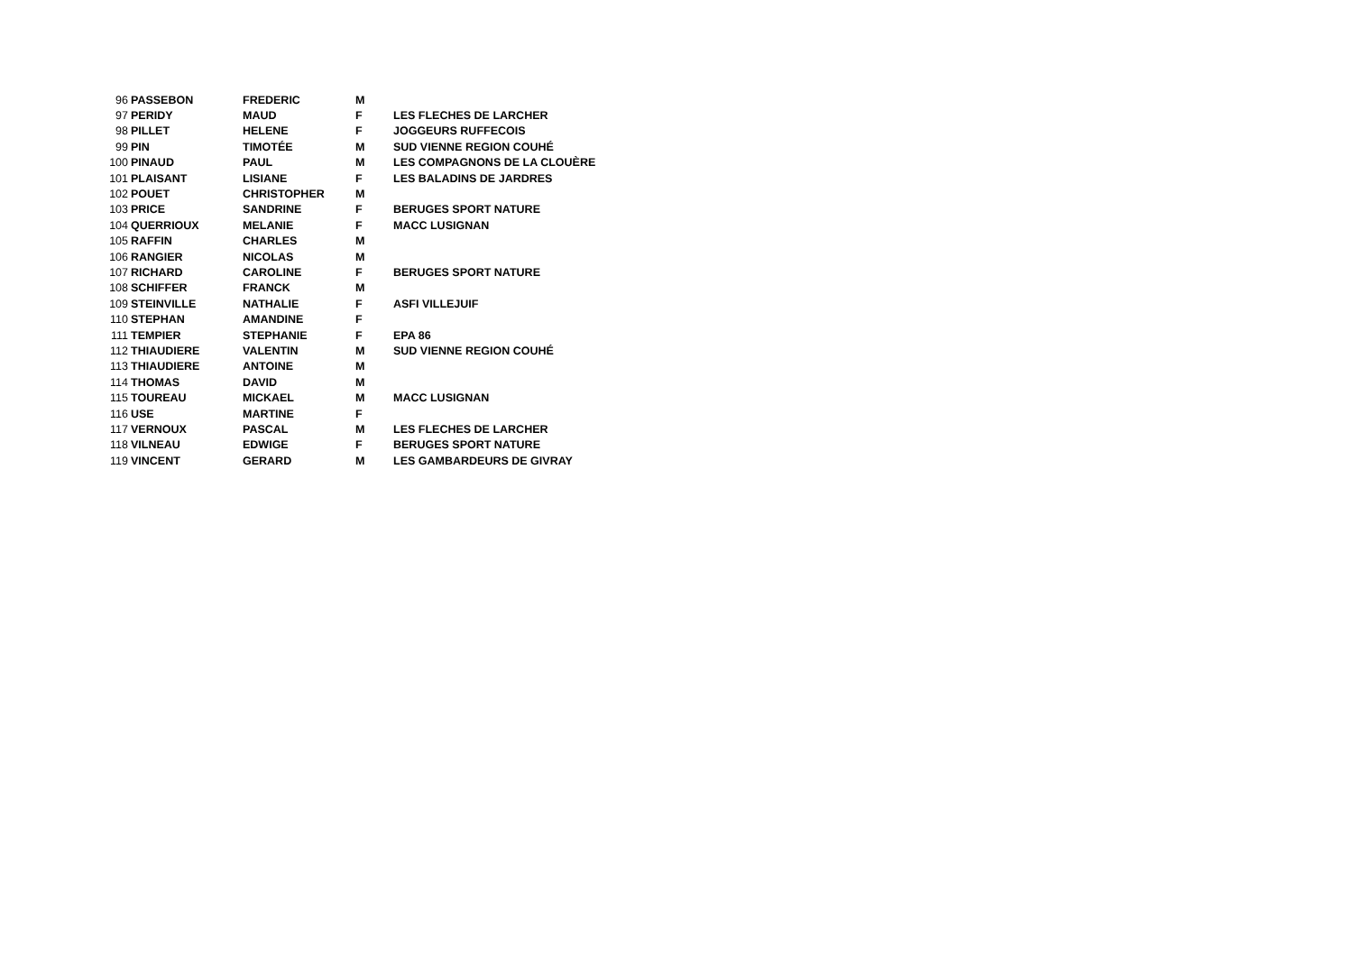| 96 | PASSEBON | FREDERIC | M | |
| 97 | PERIDY | MAUD | F | LES FLECHES DE LARCHER |
| 98 | PILLET | HELENE | F | JOGGEURS RUFFECOIS |
| 99 | PIN | TIMOTÉE | M | SUD VIENNE REGION COUHÉ |
| 100 | PINAUD | PAUL | M | LES COMPAGNONS DE LA CLOUÈRE |
| 101 | PLAISANT | LISIANE | F | LES BALADINS DE JARDRES |
| 102 | POUET | CHRISTOPHER | M | |
| 103 | PRICE | SANDRINE | F | BERUGES SPORT NATURE |
| 104 | QUERRIOUX | MELANIE | F | MACC LUSIGNAN |
| 105 | RAFFIN | CHARLES | M | |
| 106 | RANGIER | NICOLAS | M | |
| 107 | RICHARD | CAROLINE | F | BERUGES SPORT NATURE |
| 108 | SCHIFFER | FRANCK | M | |
| 109 | STEINVILLE | NATHALIE | F | ASFI VILLEJUIF |
| 110 | STEPHAN | AMANDINE | F | |
| 111 | TEMPIER | STEPHANIE | F | EPA 86 |
| 112 | THIAUDIERE | VALENTIN | M | SUD VIENNE REGION COUHÉ |
| 113 | THIAUDIERE | ANTOINE | M | |
| 114 | THOMAS | DAVID | M | |
| 115 | TOUREAU | MICKAEL | M | MACC LUSIGNAN |
| 116 | USE | MARTINE | F | |
| 117 | VERNOUX | PASCAL | M | LES FLECHES DE LARCHER |
| 118 | VILNEAU | EDWIGE | F | BERUGES SPORT NATURE |
| 119 | VINCENT | GERARD | M | LES GAMBARDEURS DE GIVRAY |